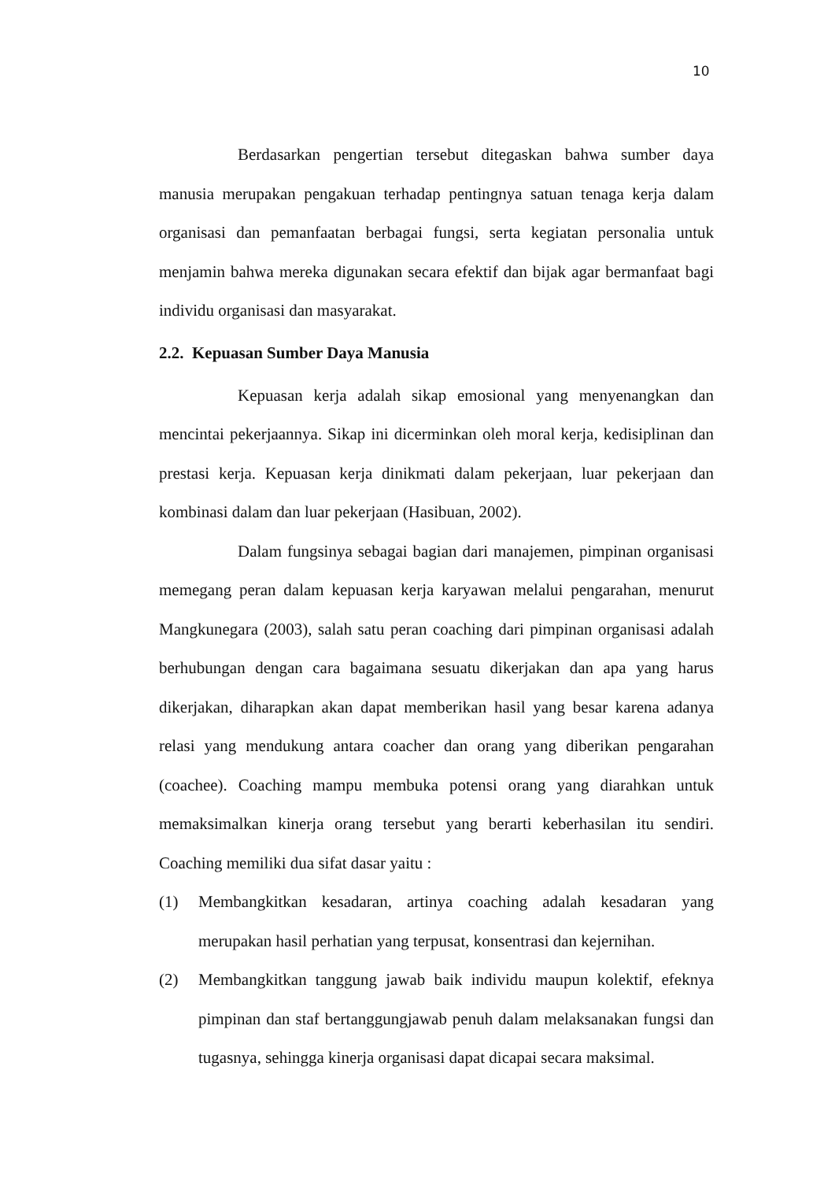10
Berdasarkan pengertian tersebut ditegaskan bahwa sumber daya manusia merupakan pengakuan terhadap pentingnya satuan tenaga kerja dalam organisasi dan pemanfaatan berbagai fungsi, serta kegiatan personalia untuk menjamin bahwa mereka digunakan secara efektif dan bijak agar bermanfaat bagi individu organisasi dan masyarakat.
2.2. Kepuasan Sumber Daya Manusia
Kepuasan kerja adalah sikap emosional yang menyenangkan dan mencintai pekerjaannya. Sikap ini dicerminkan oleh moral kerja, kedisiplinan dan prestasi kerja. Kepuasan kerja dinikmati dalam pekerjaan, luar pekerjaan dan kombinasi dalam dan luar pekerjaan (Hasibuan, 2002).
Dalam fungsinya sebagai bagian dari manajemen, pimpinan organisasi memegang peran dalam kepuasan kerja karyawan melalui pengarahan, menurut Mangkunegara (2003), salah satu peran coaching dari pimpinan organisasi adalah berhubungan dengan cara bagaimana sesuatu dikerjakan dan apa yang harus dikerjakan, diharapkan akan dapat memberikan hasil yang besar karena adanya relasi yang mendukung antara coacher dan orang yang diberikan pengarahan (coachee). Coaching mampu membuka potensi orang yang diarahkan untuk memaksimalkan kinerja orang tersebut yang berarti keberhasilan itu sendiri. Coaching memiliki dua sifat dasar yaitu :
(1) Membangkitkan kesadaran, artinya coaching adalah kesadaran yang merupakan hasil perhatian yang terpusat, konsentrasi dan kejernihan.
(2) Membangkitkan tanggung jawab baik individu maupun kolektif, efeknya pimpinan dan staf bertanggungjawab penuh dalam melaksanakan fungsi dan tugasnya, sehingga kinerja organisasi dapat dicapai secara maksimal.